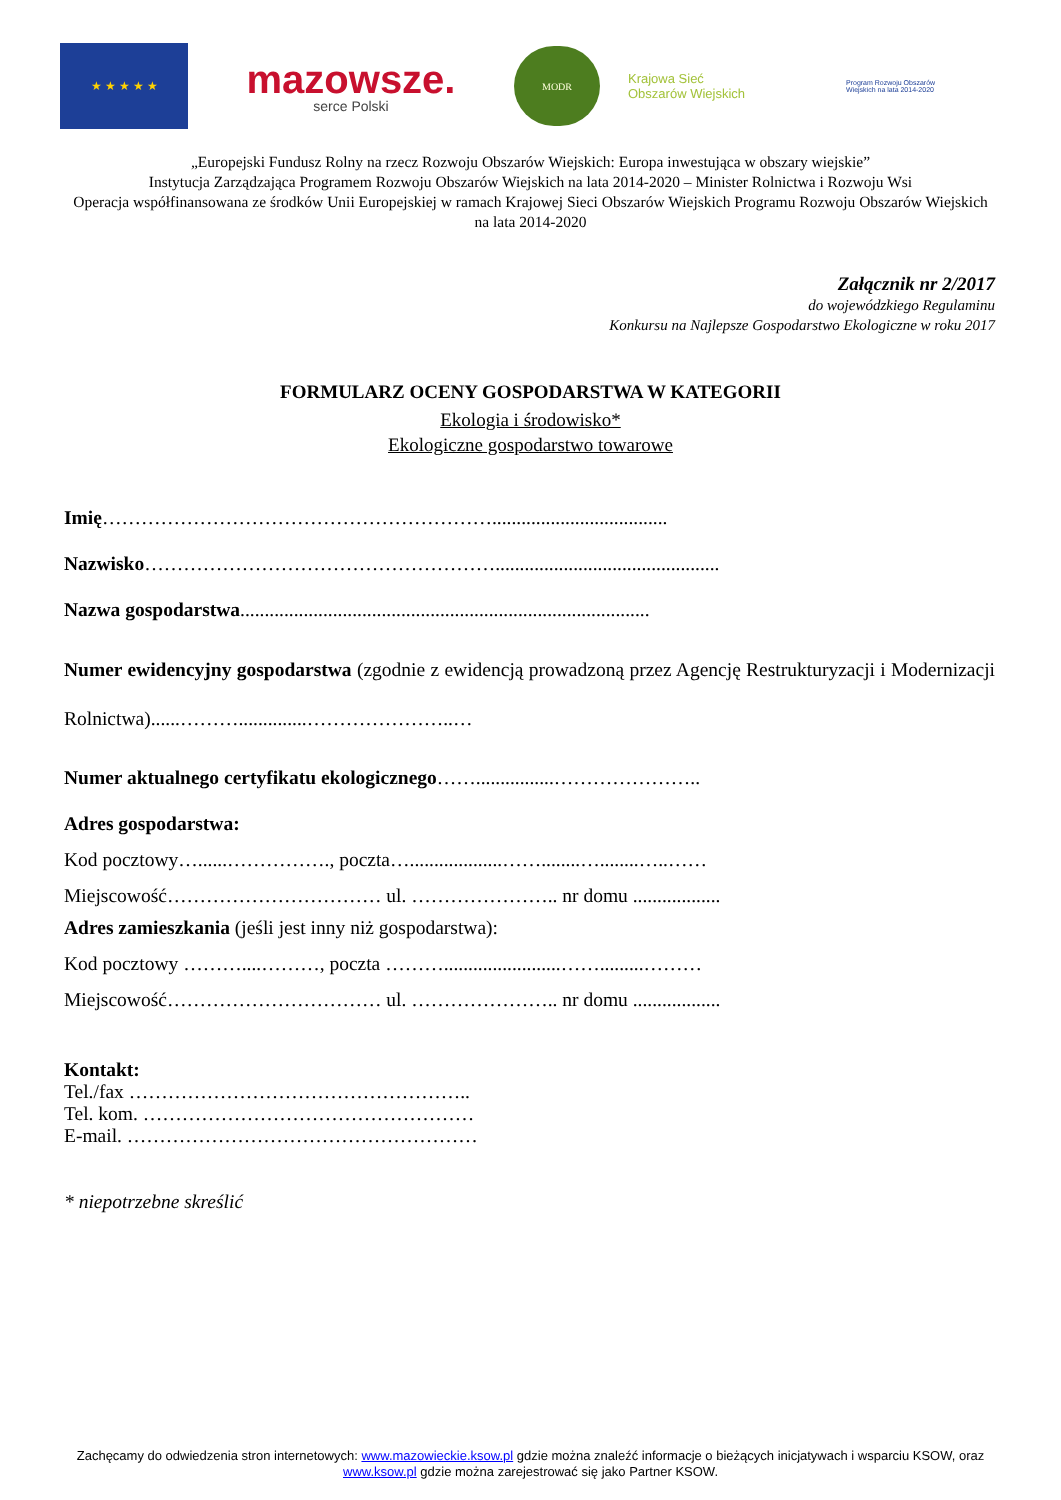★ ★ ★ ★ ★
mazowsze.
serce Polski
MODR
Krajowa Sieć
Obszarów Wiejskich
Program Rozwoju Obszarów Wiejskich na lata 2014-2020
„Europejski Fundusz Rolny na rzecz Rozwoju Obszarów Wiejskich: Europa inwestująca w obszary wiejskie”
Instytucja Zarządzająca Programem Rozwoju Obszarów Wiejskich na lata 2014-2020 – Minister Rolnictwa i Rozwoju Wsi
Operacja współfinansowana ze środków Unii Europejskiej w ramach Krajowej Sieci Obszarów Wiejskich Programu Rozwoju Obszarów Wiejskich na lata 2014-2020
Załącznik nr 2/2017
do wojewódzkiego Regulaminu
Konkursu na Najlepsze Gospodarstwo Ekologiczne w roku 2017
FORMULARZ OCENY GOSPODARSTWA W KATEGORII
Ekologia i środowisko*
Ekologiczne gospodarstwo towarowe
Imię……………………………………………………....................................
Nazwisko………………………………………………..............................................
Nazwa gospodarstwa....................................................................................
Numer ewidencyjny gospodarstwa (zgodnie z ewidencją prowadzoną przez Agencję Restrukturyzacji i Modernizacji Rolnictwa)......………..............…………………..…
Numer aktualnego certyfikatu ekologicznego……................…………………..
Adres gospodarstwa:
Kod pocztowy…......……………., poczta…...................……........…........…..……
Miejscowość…………………………… ul. ………………….. nr domu ..................
Adres zamieszkania (jeśli jest inny niż gospodarstwa):
Kod pocztowy ………....………, poczta ………........................…….........………
Miejscowość…………………………… ul. ………………….. nr domu ..................
Kontakt:
Tel./fax ……………………………………………..
Tel. kom. ……………………………………………
E-mail. ………………………………………………
* niepotrzebne skreślić
Zachęcamy do odwiedzenia stron internetowych: www.mazowieckie.ksow.pl gdzie można znaleźć informacje o bieżących inicjatywach i wsparciu KSOW, oraz www.ksow.pl gdzie można zarejestrować się jako Partner KSOW.